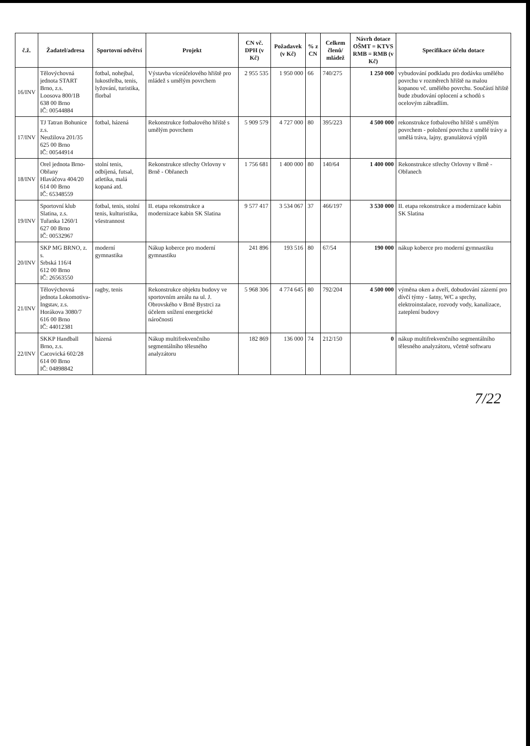| č.ž. | Žadatel/adresa | Sportovní odvětví | Projekt | CN vč. DPH (v Kč) | Požadavek (v Kč) | % z CN | Celkem členů/ mládež | Návrh dotace OŠMT = KTVS RMB = RMB (v Kč) | Specifikace účelu dotace |
| --- | --- | --- | --- | --- | --- | --- | --- | --- | --- |
| 16/INV | Tělovýchovná jednota START Brno, z.s. Loosova 800/1B 638 00 Brno IČ: 00544884 | fotbal, nohejbal, lukostřelba, tenis, lyžování, turistika, florbal | Výstavba víceúčelového hřiště pro mládež s umělým povrchem | 2 955 535 | 1 950 000 | 66 | 740/275 | 1 250 000 | vybudování podkladu pro dodávku umělého povrchu v rozměrech hřiště na malou kopanou vč. umělého povrchu. Součástí hřiště bude zbudování oplocení a schodů s ocelovým zábradlím. |
| 17/INV | TJ Tatran Bohunice z.s. Neužilova 201/35 625 00 Brno IČ: 00544914 | fotbal, házená | Rekonstrukce fotbalového hřiště s umělým povrchem | 5 909 579 | 4 727 000 | 80 | 395/223 | 4 500 000 | rekonstrukce fotbalového hřiště s umělým povrchem - položení povrchu z umělé trávy a umělá tráva, lajny, granulátová výplň |
| 18/INV | Orel jednota Brno-Obřany Hlaváčova 404/20 614 00 Brno IČ: 65348559 | stolní tenis, odbíjená, futsal, atletika, malá kopaná atd. | Rekonstrukce střechy Orlovny v Brně - Obřanech | 1 756 681 | 1 400 000 | 80 | 140/64 | 1 400 000 | Rekonstrukce střechy Orlovny v Brně - Obřanech |
| 19/INV | Sportovní klub Slatina, z.s. Tuřanka 1260/1 627 00 Brno IČ: 00532967 | fotbal, tenis, stolní tenis, kulturistika, všestrannost | II. etapa rekonstrukce a modernizace kabin SK Slatina | 9 577 417 | 3 534 067 | 37 | 466/197 | 3 530 000 | II. etapa rekonstrukce a modernizace kabin SK Slatina |
| 20/INV | SKP MG BRNO, z. s. Srbská 116/4 612 00 Brno IČ: 26563550 | moderní gymnastika | Nákup koberce pro moderní gymnastiku | 241 896 | 193 516 | 80 | 67/54 | 190 000 | nákup koberce pro moderní gymnastiku |
| 21/INV | Tělovýchovná jednota Lokomotiva-Ingstav, z.s. Horákova 3080/7 616 00 Brno IČ: 44012381 | ragby, tenis | Rekonstrukce objektu budovy ve sportovním areálu na ul. J. Obrovského v Brně Bystrci za účelem snížení energetické náročnosti | 5 968 306 | 4 774 645 | 80 | 792/204 | 4 500 000 | výměna oken a dveří, dobudování zázemí pro dívčí týmy - šatny, WC a sprchy, elektroinstalace, rozvody vody, kanalizace, zateplení budovy |
| 22/INV | SKKP Handball Brno, z.s. Cacovická 602/28 614 00 Brno IČ: 04898842 | házená | Nákup multifrekvenčního segmentálního tělesného analyzátoru | 182 869 | 136 000 | 74 | 212/150 | 0 | nákup multifrekvenčního segmentálního tělesného analyzátoru, včetně softwaru |
7/22